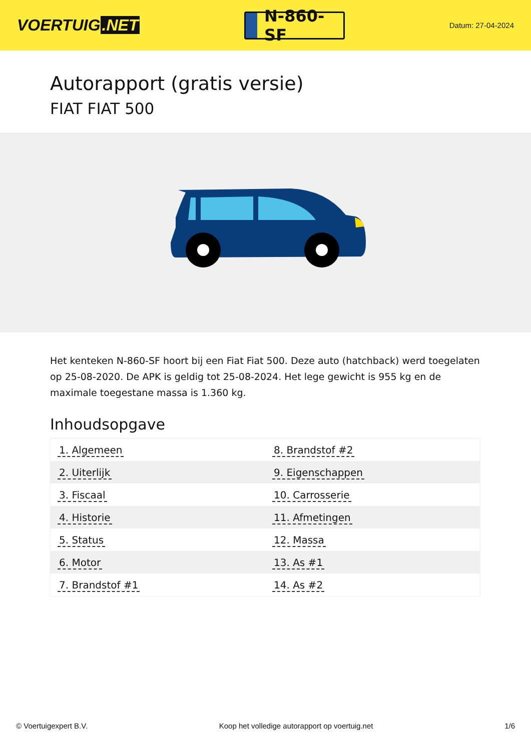VOERTUIG.NET
N-860-SF
Datum: 27-04-2024
Autorapport (gratis versie)
FIAT FIAT 500
Het kenteken N-860-SF hoort bij een Fiat Fiat 500. Deze auto (hatchback) werd toegelaten op 25-08-2020. De APK is geldig tot 25-08-2024. Het lege gewicht is 955 kg en de maximale toegestane massa is 1.360 kg.
Inhoudsopgave
| 1. Algemeen | 8. Brandstof #2 |
| 2. Uiterlijk | 9. Eigenschappen |
| 3. Fiscaal | 10. Carrosserie |
| 4. Historie | 11. Afmetingen |
| 5. Status | 12. Massa |
| 6. Motor | 13. As #1 |
| 7. Brandstof #1 | 14. As #2 |
© Voertuigexpert B.V. Koop het volledige autorapport op voertuig.net 1/6